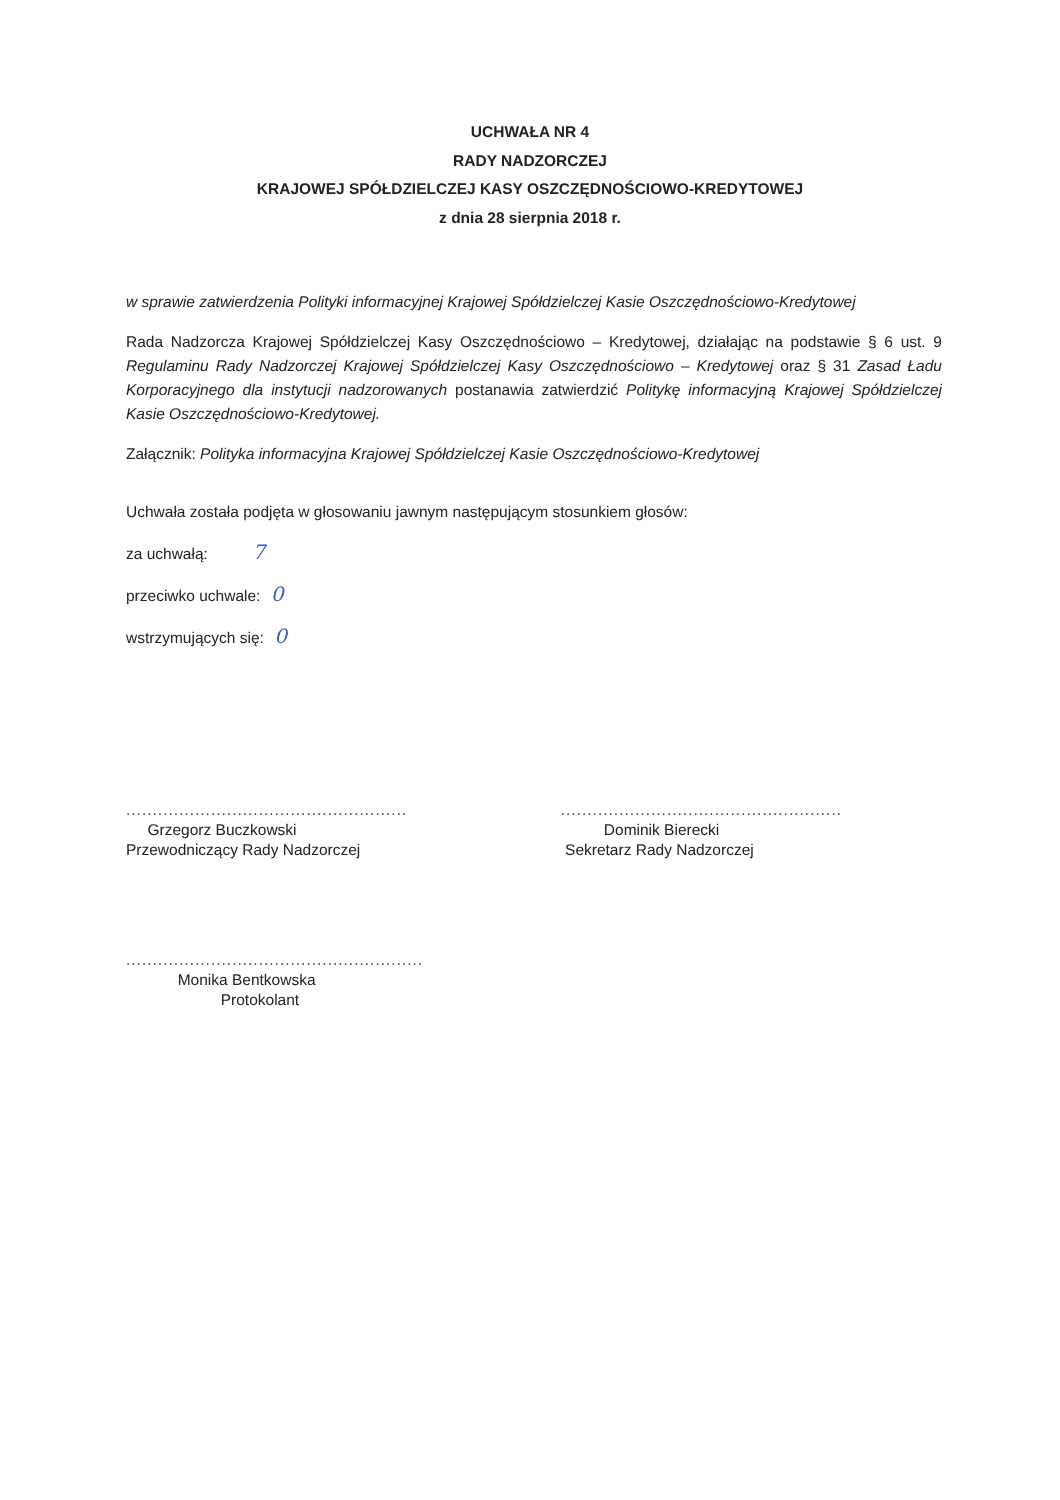UCHWAŁA NR 4
RADY NADZORCZEJ
KRAJOWEJ SPÓŁDZIELCZEJ KASY OSZCZĘDNOŚCIOWO-KREDYTOWEJ
z dnia 28 sierpnia 2018 r.
w sprawie zatwierdzenia Polityki informacyjnej Krajowej Spółdzielczej Kasie Oszczędnościowo-Kredytowej
Rada Nadzorcza Krajowej Spółdzielczej Kasy Oszczędnościowo – Kredytowej, działając na podstawie § 6 ust. 9 Regulaminu Rady Nadzorczej Krajowej Spółdzielczej Kasy Oszczędnościowo – Kredytowej oraz § 31 Zasad Ładu Korporacyjnego dla instytucji nadzorowanych postanawia zatwierdzić Politykę informacyjną Krajowej Spółdzielczej Kasie Oszczędnościowo-Kredytowej.
Załącznik: Polityka informacyjna Krajowej Spółdzielczej Kasie Oszczędnościowo-Kredytowej
Uchwała została podjęta w głosowaniu jawnym następującym stosunkiem głosów:
za uchwałą: 7
przeciwko uchwale: 0
wstrzymujących się: 0
.....................................................
Grzegorz Buczkowski
Przewodniczący Rady Nadzorczej
.....................................................
Dominik Bierecki
Sekretarz Rady Nadzorczej
........................................................
Monika Bentkowska
Protokolant